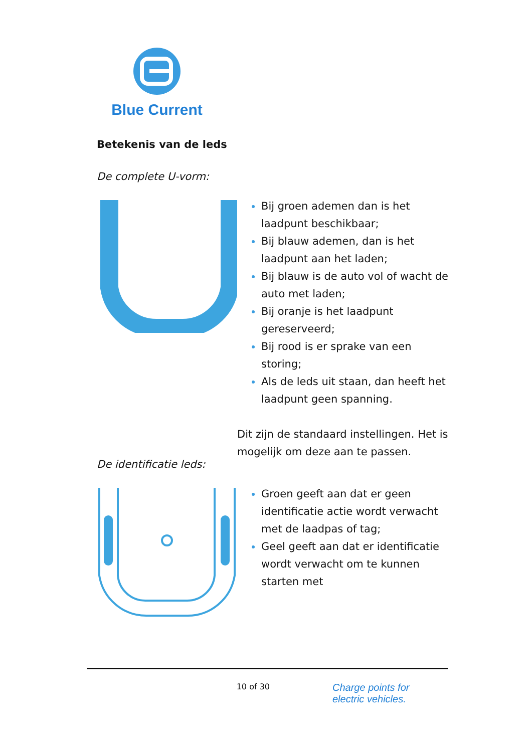Blue Current
Betekenis van de leds
De complete U-vorm:
Bij groen ademen dan is het laadpunt beschikbaar;
Bij blauw ademen, dan is het laadpunt aan het laden;
Bij blauw is de auto vol of wacht de auto met laden;
Bij oranje is het laadpunt gereserveerd;
Bij rood is er sprake van een storing;
Als de leds uit staan, dan heeft het laadpunt geen spanning.
Dit zijn de standaard instellingen. Het is mogelijk om deze aan te passen.
De identificatie leds:
Groen geeft aan dat er geen identificatie actie wordt verwacht met de laadpas of tag;
Geel geeft aan dat er identificatie wordt verwacht om te kunnen starten met
10 of 30
Charge points for
electric vehicles.